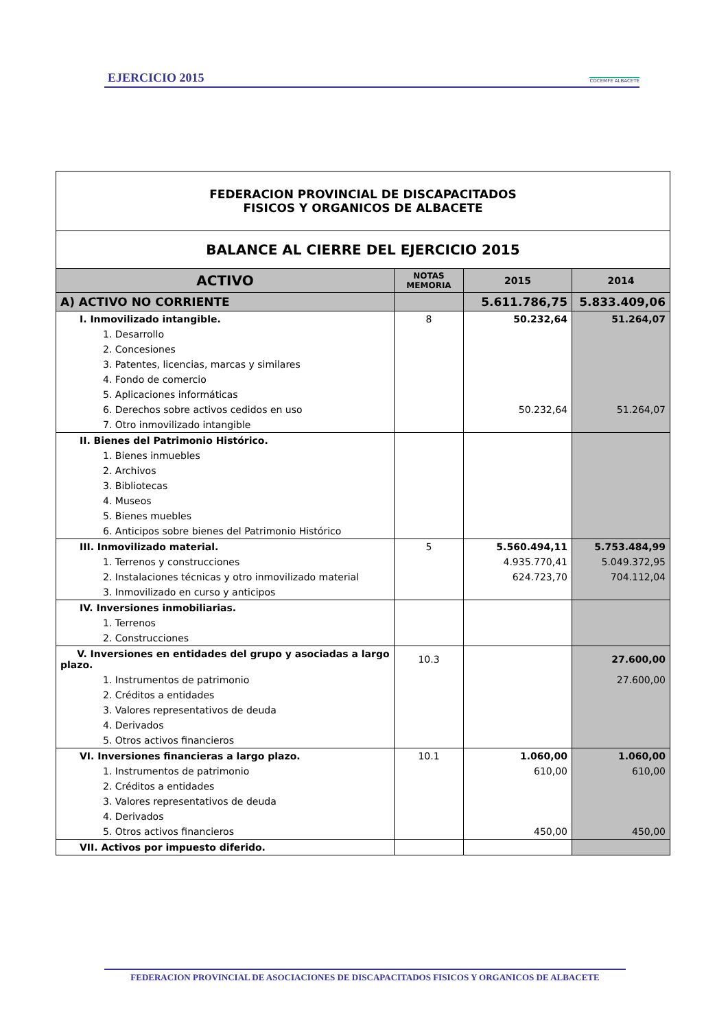EJERCICIO 2015 COCEMFE ALBACETE
| FEDERACION PROVINCIAL DE DISCAPACITADOS FISICOS Y ORGANICOS DE ALBACETE | | | |
| BALANCE AL CIERRE DEL EJERCICIO 2015 | | | |
| ACTIVO | NOTAS MEMORIA | 2015 | 2014 |
| A) ACTIVO NO CORRIENTE | | 5.611.786,75 | 5.833.409,06 |
| I. Inmovilizado intangible. | 8 | 50.232,64 | 51.264,07 |
| 1. Desarrollo | | | |
| 2. Concesiones | | | |
| 3. Patentes, licencias, marcas y similares | | | |
| 4. Fondo de comercio | | | |
| 5. Aplicaciones informáticas | | | |
| 6. Derechos sobre activos cedidos en uso | | 50.232,64 | 51.264,07 |
| 7. Otro inmovilizado intangible | | | |
| II. Bienes del Patrimonio Histórico. | | | |
| 1. Bienes inmuebles | | | |
| 2. Archivos | | | |
| 3. Bibliotecas | | | |
| 4. Museos | | | |
| 5. Bienes muebles | | | |
| 6. Anticipos sobre bienes del Patrimonio Histórico | | | |
| III. Inmovilizado material. | 5 | 5.560.494,11 | 5.753.484,99 |
| 1. Terrenos y construcciones | | 4.935.770,41 | 5.049.372,95 |
| 2. Instalaciones técnicas y otro inmovilizado material | | 624.723,70 | 704.112,04 |
| 3. Inmovilizado en curso y anticipos | | | |
| IV. Inversiones inmobiliarias. | | | |
| 1. Terrenos | | | |
| 2. Construcciones | | | |
| V. Inversiones en entidades del grupo y asociadas a largo plazo. | 10.3 | | 27.600,00 |
| 1. Instrumentos de patrimonio | | | 27.600,00 |
| 2. Créditos a entidades | | | |
| 3. Valores representativos de deuda | | | |
| 4. Derivados | | | |
| 5. Otros activos financieros | | | |
| VI. Inversiones financieras a largo plazo. | 10.1 | 1.060,00 | 1.060,00 |
| 1. Instrumentos de patrimonio | | 610,00 | 610,00 |
| 2. Créditos a entidades | | | |
| 3. Valores representativos de deuda | | | |
| 4. Derivados | | | |
| 5. Otros activos financieros | | 450,00 | 450,00 |
| VII. Activos por impuesto diferido. | | | |
FEDERACION PROVINCIAL DE ASOCIACIONES DE DISCAPACITADOS FISICOS Y ORGANICOS DE ALBACETE